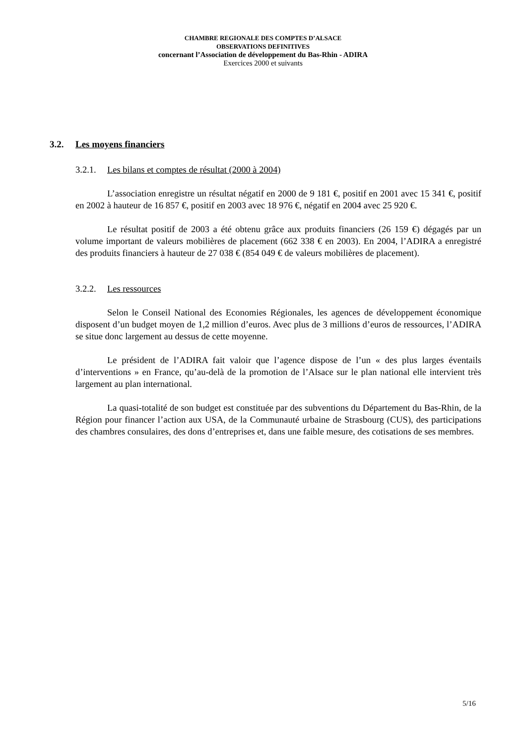CHAMBRE REGIONALE DES COMPTES D’ALSACE
OBSERVATIONS DEFINITIVES
concernant l’Association de développement du Bas-Rhin - ADIRA
Exercices 2000 et suivants
3.2. Les moyens financiers
3.2.1. Les bilans et comptes de résultat (2000 à 2004)
L’association enregistre un résultat négatif en 2000 de 9 181 €, positif en 2001 avec 15 341 €, positif en 2002 à hauteur de 16 857 €, positif en 2003 avec 18 976 €, négatif en 2004 avec 25 920 €.
Le résultat positif de 2003 a été obtenu grâce aux produits financiers (26 159 €) dégagés par un volume important de valeurs mobilières de placement (662 338 € en 2003). En 2004, l’ADIRA a enregistré des produits financiers à hauteur de 27 038 € (854 049 € de valeurs mobilières de placement).
3.2.2. Les ressources
Selon le Conseil National des Economies Régionales, les agences de développement économique disposent d’un budget moyen de 1,2 million d’euros. Avec plus de 3 millions d’euros de ressources, l’ADIRA se situe donc largement au dessus de cette moyenne.
Le président de l’ADIRA fait valoir que l’agence dispose de l’un « des plus larges éventails d’interventions » en France, qu’au-delà de la promotion de l’Alsace sur le plan national elle intervient très largement au plan international.
La quasi-totalité de son budget est constituée par des subventions du Département du Bas-Rhin, de la Région pour financer l’action aux USA, de la Communauté urbaine de Strasbourg (CUS), des participations des chambres consulaires, des dons d’entreprises et, dans une faible mesure, des cotisations de ses membres.
5/16